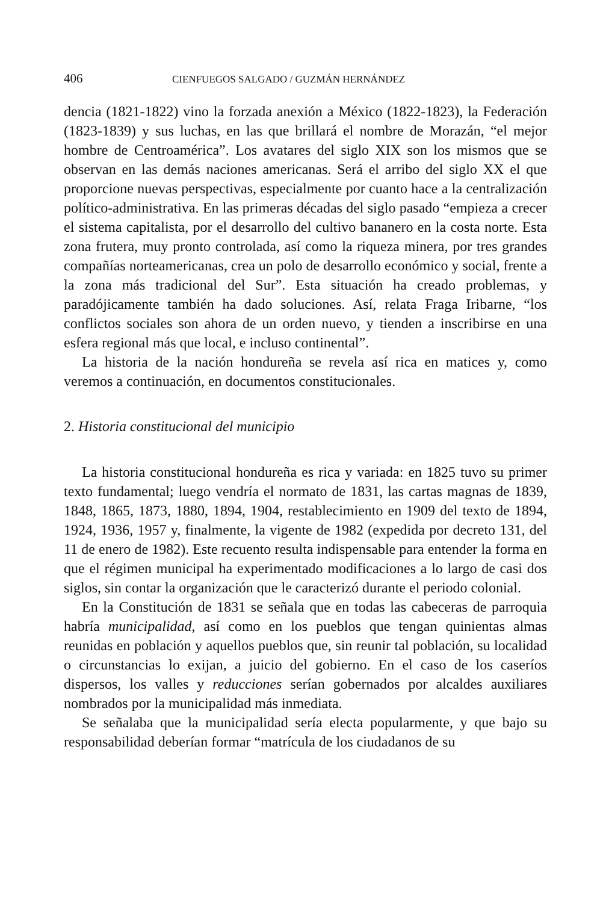406 CIENFUEGOS SALGADO / GUZMÁN HERNÁNDEZ
dencia (1821-1822) vino la forzada anexión a México (1822-1823), la Federación (1823-1839) y sus luchas, en las que brillará el nombre de Morazán, “el mejor hombre de Centroamérica”. Los avatares del siglo XIX son los mismos que se observan en las demás naciones americanas. Será el arribo del siglo XX el que proporcione nuevas perspectivas, especialmente por cuanto hace a la centralización político-administrativa. En las primeras décadas del siglo pasado “empieza a crecer el sistema capitalista, por el desarrollo del cultivo bananero en la costa norte. Esta zona frutera, muy pronto controlada, así como la riqueza minera, por tres grandes compañías norteamericanas, crea un polo de desarrollo económico y social, frente a la zona más tradicional del Sur”. Esta situación ha creado problemas, y paradójicamente también ha dado soluciones. Así, relata Fraga Iribarne, “los conflictos sociales son ahora de un orden nuevo, y tienden a inscribirse en una esfera regional más que local, e incluso continental”.
La historia de la nación hondureña se revela así rica en matices y, como veremos a continuación, en documentos constitucionales.
2. Historia constitucional del municipio
La historia constitucional hondureña es rica y variada: en 1825 tuvo su primer texto fundamental; luego vendría el normato de 1831, las cartas magnas de 1839, 1848, 1865, 1873, 1880, 1894, 1904, restablecimiento en 1909 del texto de 1894, 1924, 1936, 1957 y, finalmente, la vigente de 1982 (expedida por decreto 131, del 11 de enero de 1982). Este recuento resulta indispensable para entender la forma en que el régimen municipal ha experimentado modificaciones a lo largo de casi dos siglos, sin contar la organización que le caracterizó durante el periodo colonial.
En la Constitución de 1831 se señala que en todas las cabeceras de parroquia habría municipalidad, así como en los pueblos que tengan quinientas almas reunidas en población y aquellos pueblos que, sin reunir tal población, su localidad o circunstancias lo exijan, a juicio del gobierno. En el caso de los caseríos dispersos, los valles y reducciones serían gobernados por alcaldes auxiliares nombrados por la municipalidad más inmediata.
Se señalaba que la municipalidad sería electa popularmente, y que bajo su responsabilidad deberían formar “matrícula de los ciudadanos de su